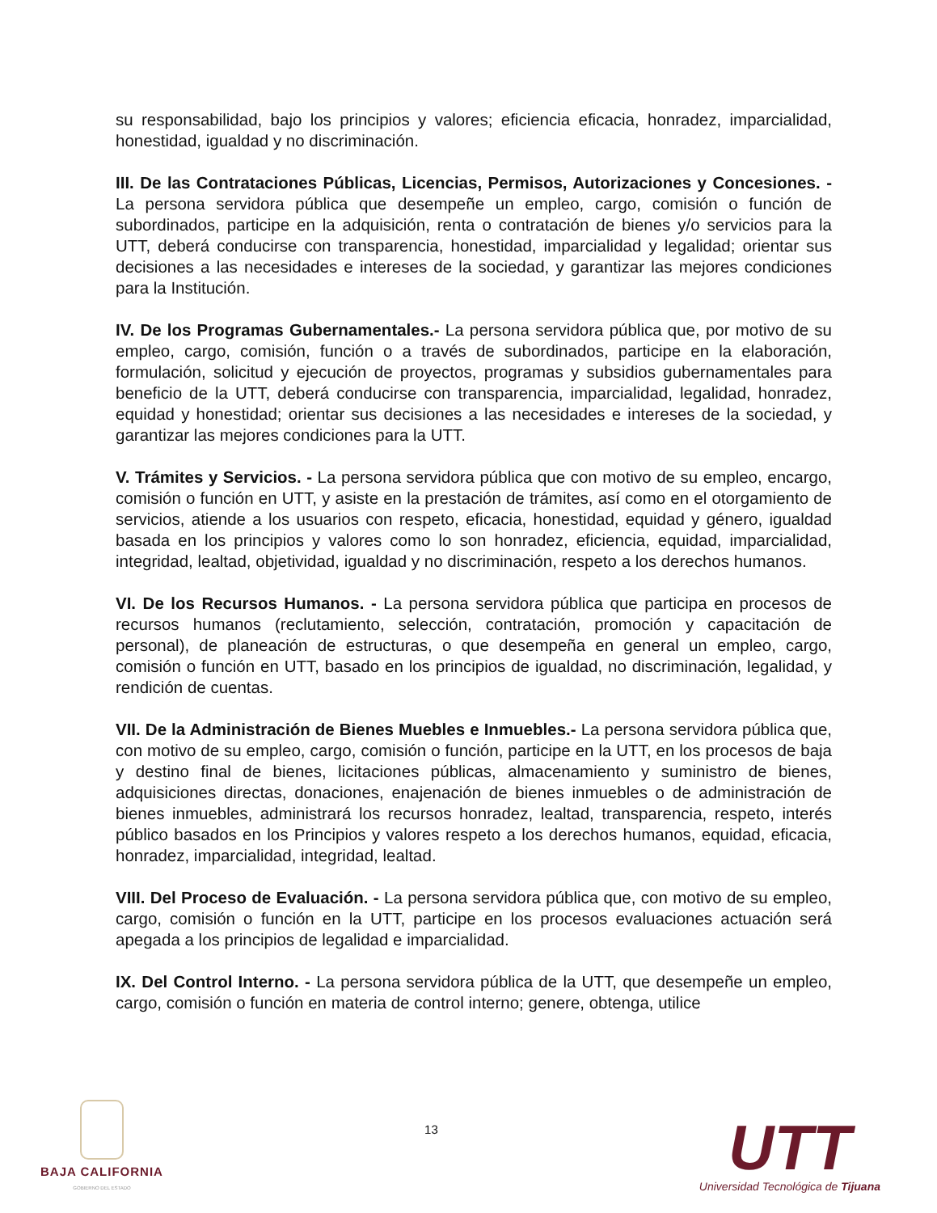su responsabilidad, bajo los principios y valores; eficiencia eficacia, honradez, imparcialidad, honestidad, igualdad y no discriminación.
III. De las Contrataciones Públicas, Licencias, Permisos, Autorizaciones y Concesiones. - La persona servidora pública que desempeñe un empleo, cargo, comisión o función de subordinados, participe en la adquisición, renta o contratación de bienes y/o servicios para la UTT, deberá conducirse con transparencia, honestidad, imparcialidad y legalidad; orientar sus decisiones a las necesidades e intereses de la sociedad, y garantizar las mejores condiciones para la Institución.
IV. De los Programas Gubernamentales.- La persona servidora pública que, por motivo de su empleo, cargo, comisión, función o a través de subordinados, participe en la elaboración, formulación, solicitud y ejecución de proyectos, programas y subsidios gubernamentales para beneficio de la UTT, deberá conducirse con transparencia, imparcialidad, legalidad, honradez, equidad y honestidad; orientar sus decisiones a las necesidades e intereses de la sociedad, y garantizar las mejores condiciones para la UTT.
V. Trámites y Servicios. - La persona servidora pública que con motivo de su empleo, encargo, comisión o función en UTT, y asiste en la prestación de trámites, así como en el otorgamiento de servicios, atiende a los usuarios con respeto, eficacia, honestidad, equidad y género, igualdad basada en los principios y valores como lo son honradez, eficiencia, equidad, imparcialidad, integridad, lealtad, objetividad, igualdad y no discriminación, respeto a los derechos humanos.
VI. De los Recursos Humanos. - La persona servidora pública que participa en procesos de recursos humanos (reclutamiento, selección, contratación, promoción y capacitación de personal), de planeación de estructuras, o que desempeña en general un empleo, cargo, comisión o función en UTT, basado en los principios de igualdad, no discriminación, legalidad, y rendición de cuentas.
VII. De la Administración de Bienes Muebles e Inmuebles.- La persona servidora pública que, con motivo de su empleo, cargo, comisión o función, participe en la UTT, en los procesos de baja y destino final de bienes, licitaciones públicas, almacenamiento y suministro de bienes, adquisiciones directas, donaciones, enajenación de bienes inmuebles o de administración de bienes inmuebles, administrará los recursos honradez, lealtad, transparencia, respeto, interés público basados en los Principios y valores respeto a los derechos humanos, equidad, eficacia, honradez, imparcialidad, integridad, lealtad.
VIII. Del Proceso de Evaluación. - La persona servidora pública que, con motivo de su empleo, cargo, comisión o función en la UTT, participe en los procesos evaluaciones actuación será apegada a los principios de legalidad e imparcialidad.
IX. Del Control Interno. - La persona servidora pública de la UTT, que desempeñe un empleo, cargo, comisión o función en materia de control interno; genere, obtenga, utilice
BAJA CALIFORNIA
GOBIERNO DEL ESTADO
13
UTT
Universidad Tecnológica de Tijuana